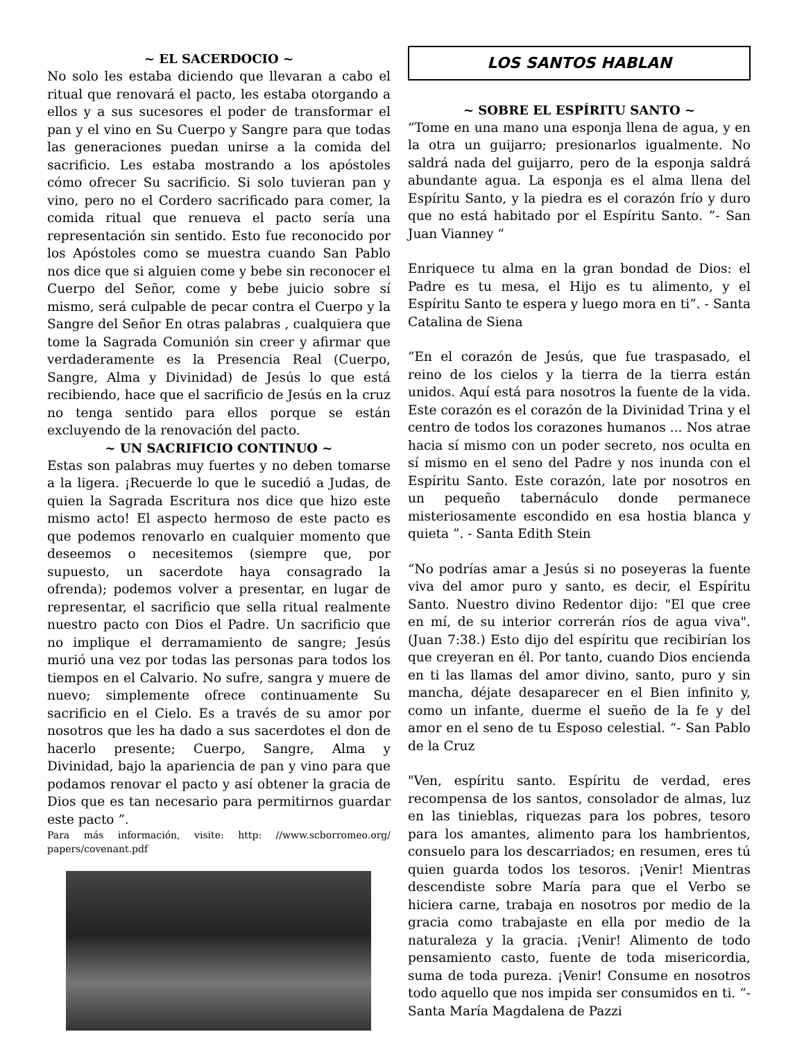~ EL SACERDOCIO ~
No solo les estaba diciendo que llevaran a cabo el ritual que renovará el pacto, les estaba otorgando a ellos y a sus sucesores el poder de transformar el pan y el vino en Su Cuerpo y Sangre para que todas las generaciones puedan unirse a la comida del sacrificio. Les estaba mostrando a los apóstoles cómo ofrecer Su sacrificio. Si solo tuvieran pan y vino, pero no el Cordero sacrificado para comer, la comida ritual que renueva el pacto sería una representación sin sentido. Esto fue reconocido por los Apóstoles como se muestra cuando San Pablo nos dice que si alguien come y bebe sin reconocer el Cuerpo del Señor, come y bebe juicio sobre sí mismo, será culpable de pecar contra el Cuerpo y la Sangre del Señor En otras palabras , cualquiera que tome la Sagrada Comunión sin creer y afirmar que verdaderamente es la Presencia Real (Cuerpo, Sangre, Alma y Divinidad) de Jesús lo que está recibiendo, hace que el sacrificio de Jesús en la cruz no tenga sentido para ellos porque se están excluyendo de la renovación del pacto.
~ UN SACRIFICIO CONTINUO ~
Estas son palabras muy fuertes y no deben tomarse a la ligera. ¡Recuerde lo que le sucedió a Judas, de quien la Sagrada Escritura nos dice que hizo este mismo acto! El aspecto hermoso de este pacto es que podemos renovarlo en cualquier momento que deseemos o necesitemos (siempre que, por supuesto, un sacerdote haya consagrado la ofrenda); podemos volver a presentar, en lugar de representar, el sacrificio que sella ritual realmente nuestro pacto con Dios el Padre. Un sacrificio que no implique el derramamiento de sangre; Jesús murió una vez por todas las personas para todos los tiempos en el Calvario. No sufre, sangra y muere de nuevo; simplemente ofrece continuamente Su sacrificio en el Cielo. Es a través de su amor por nosotros que les ha dado a sus sacerdotes el don de hacerlo presente; Cuerpo, Sangre, Alma y Divinidad, bajo la apariencia de pan y vino para que podamos renovar el pacto y así obtener la gracia de Dios que es tan necesario para permitirnos guardar este pacto ”.
Para más información, visite: http: //www.scborromeo.org/ papers/covenant.pdf
LOS SANTOS HABLAN
~ SOBRE EL ESPÍRITU SANTO ~
“Tome en una mano una esponja llena de agua, y en la otra un guijarro; presionarlos igualmente. No saldrá nada del guijarro, pero de la esponja saldrá abundante agua. La esponja es el alma llena del Espíritu Santo, y la piedra es el corazón frío y duro que no está habitado por el Espíritu Santo. ”- San Juan Vianney “
Enriquece tu alma en la gran bondad de Dios: el Padre es tu mesa, el Hijo es tu alimento, y el Espíritu Santo te espera y luego mora en ti”. - Santa Catalina de Siena
“En el corazón de Jesús, que fue traspasado, el reino de los cielos y la tierra de la tierra están unidos. Aquí está para nosotros la fuente de la vida. Este corazón es el corazón de la Divinidad Trina y el centro de todos los corazones humanos ... Nos atrae hacia sí mismo con un poder secreto, nos oculta en sí mismo en el seno del Padre y nos inunda con el Espíritu Santo. Este corazón, late por nosotros en un pequeño tabernáculo donde permanece misteriosamente escondido en esa hostia blanca y quieta ”. - Santa Edith Stein
“No podrías amar a Jesús si no poseyeras la fuente viva del amor puro y santo, es decir, el Espíritu Santo. Nuestro divino Redentor dijo: "El que cree en mí, de su interior correrán ríos de agua viva". (Juan 7:38.) Esto dijo del espíritu que recibirían los que creyeran en él. Por tanto, cuando Dios encienda en ti las llamas del amor divino, santo, puro y sin mancha, déjate desaparecer en el Bien infinito y, como un infante, duerme el sueño de la fe y del amor en el seno de tu Esposo celestial. “- San Pablo de la Cruz
"Ven, espíritu santo. Espíritu de verdad, eres recompensa de los santos, consolador de almas, luz en las tinieblas, riquezas para los pobres, tesoro para los amantes, alimento para los hambrientos, consuelo para los descarriados; en resumen, eres tú quien guarda todos los tesoros. ¡Venir! Mientras descendiste sobre María para que el Verbo se hiciera carne, trabaja en nosotros por medio de la gracia como trabajaste en ella por medio de la naturaleza y la gracia. ¡Venir! Alimento de todo pensamiento casto, fuente de toda misericordia, suma de toda pureza. ¡Venir! Consume en nosotros todo aquello que nos impida ser consumidos en ti. “- Santa María Magdalena de Pazzi